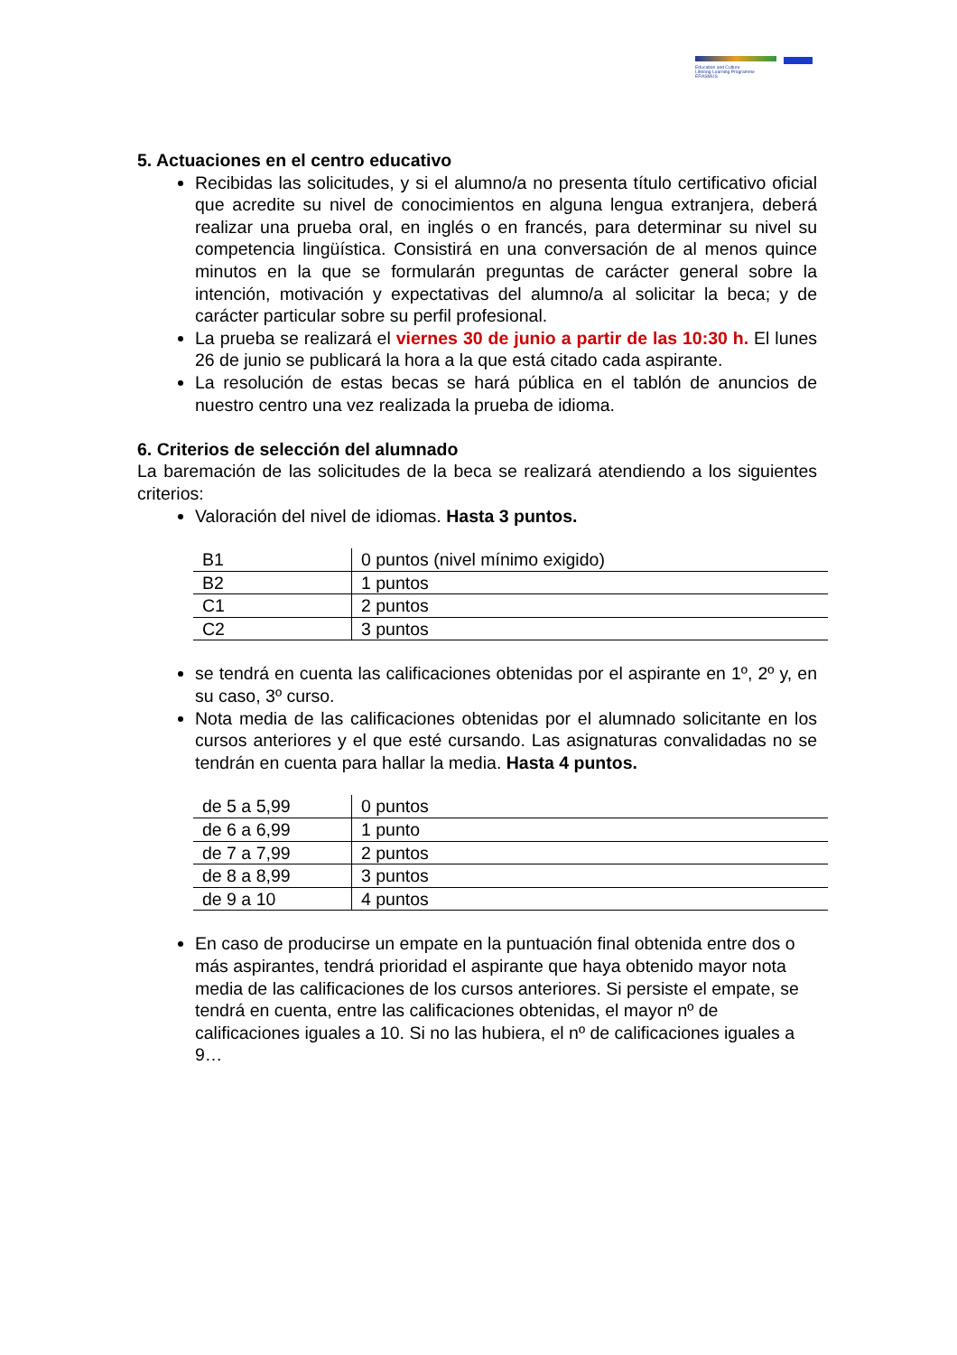Education and Culture
Lifelong Learning Programme
ERASMUS
5. Actuaciones en el centro educativo
Recibidas las solicitudes, y si el alumno/a no presenta título certificativo oficial que acredite su nivel de conocimientos en alguna lengua extranjera, deberá realizar una prueba oral, en inglés o en francés, para determinar su nivel su competencia lingüística. Consistirá en una conversación de al menos quince minutos en la que se formularán preguntas de carácter general sobre la intención, motivación y expectativas del alumno/a al solicitar la beca; y de carácter particular sobre su perfil profesional.
La prueba se realizará el viernes 30 de junio a partir de las 10:30 h. El lunes 26 de junio se publicará la hora a la que está citado cada aspirante.
La resolución de estas becas se hará pública en el tablón de anuncios de nuestro centro una vez realizada la prueba de idioma.
6. Criterios de selección del alumnado
La baremación de las solicitudes de la beca se realizará atendiendo a los siguientes criterios:
Valoración del nivel de idiomas. Hasta 3 puntos.
| B1 | 0 puntos (nivel mínimo exigido) |
| B2 | 1 puntos |
| C1 | 2 puntos |
| C2 | 3 puntos |
se tendrá en cuenta las calificaciones obtenidas por el aspirante en 1º, 2º y, en su caso, 3º curso.
Nota media de las calificaciones obtenidas por el alumnado solicitante en los cursos anteriores y el que esté cursando. Las asignaturas convalidadas no se tendrán en cuenta para hallar la media. Hasta 4 puntos.
| de 5 a 5,99 | 0 puntos |
| de 6 a 6,99 | 1 punto |
| de 7 a 7,99 | 2 puntos |
| de 8 a 8,99 | 3 puntos |
| de 9 a 10 | 4 puntos |
En caso de producirse un empate en la puntuación final obtenida entre dos o más aspirantes, tendrá prioridad el aspirante que haya obtenido mayor nota media de las calificaciones de los cursos anteriores. Si persiste el empate, se tendrá en cuenta, entre las calificaciones obtenidas, el mayor nº de calificaciones iguales a 10. Si no las hubiera, el nº de calificaciones iguales a 9…